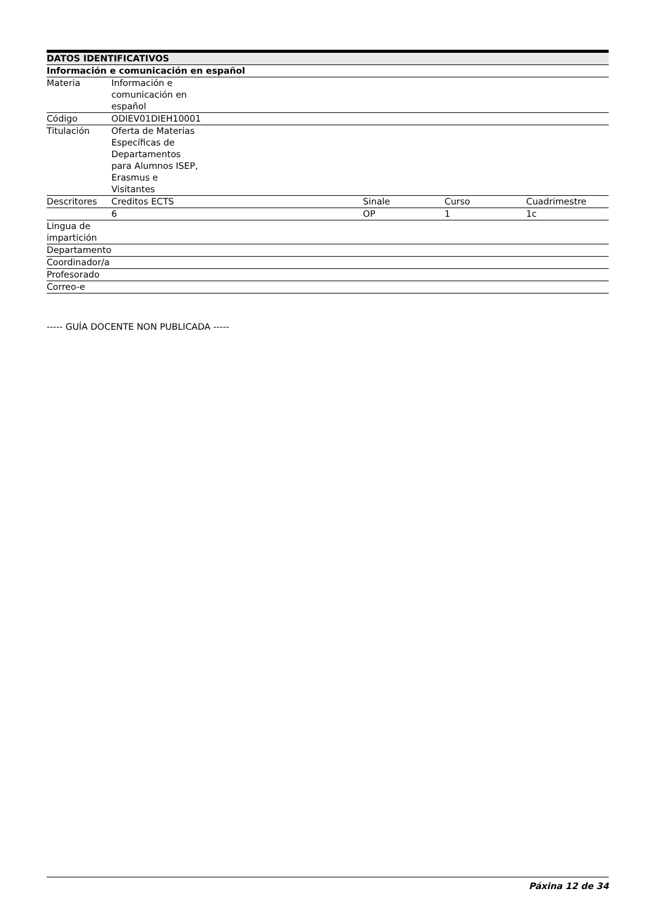| DATOS IDENTIFICATIVOS | | | | |
| --- | --- | --- | --- | --- |
| Información e comunicación en español | | | | |
| Materia | Información e comunicación en español | | | |
| Código | ODIEV01DIEH10001 | | | |
| Titulación | Oferta de Materias Específicas de Departamentos para Alumnos ISEP, Erasmus e Visitantes | | | |
| Descritores | Creditos ECTS | Sinale | Curso | Cuadrimestre |
| | 6 | OP | 1 | 1c |
| Lingua de impartición | | | | |
| Departamento | | | | |
| Coordinador/a | | | | |
| Profesorado | | | | |
| Correo-e | | | | |
----- GUÍA DOCENTE NON PUBLICADA -----
Páxina 12 de 34